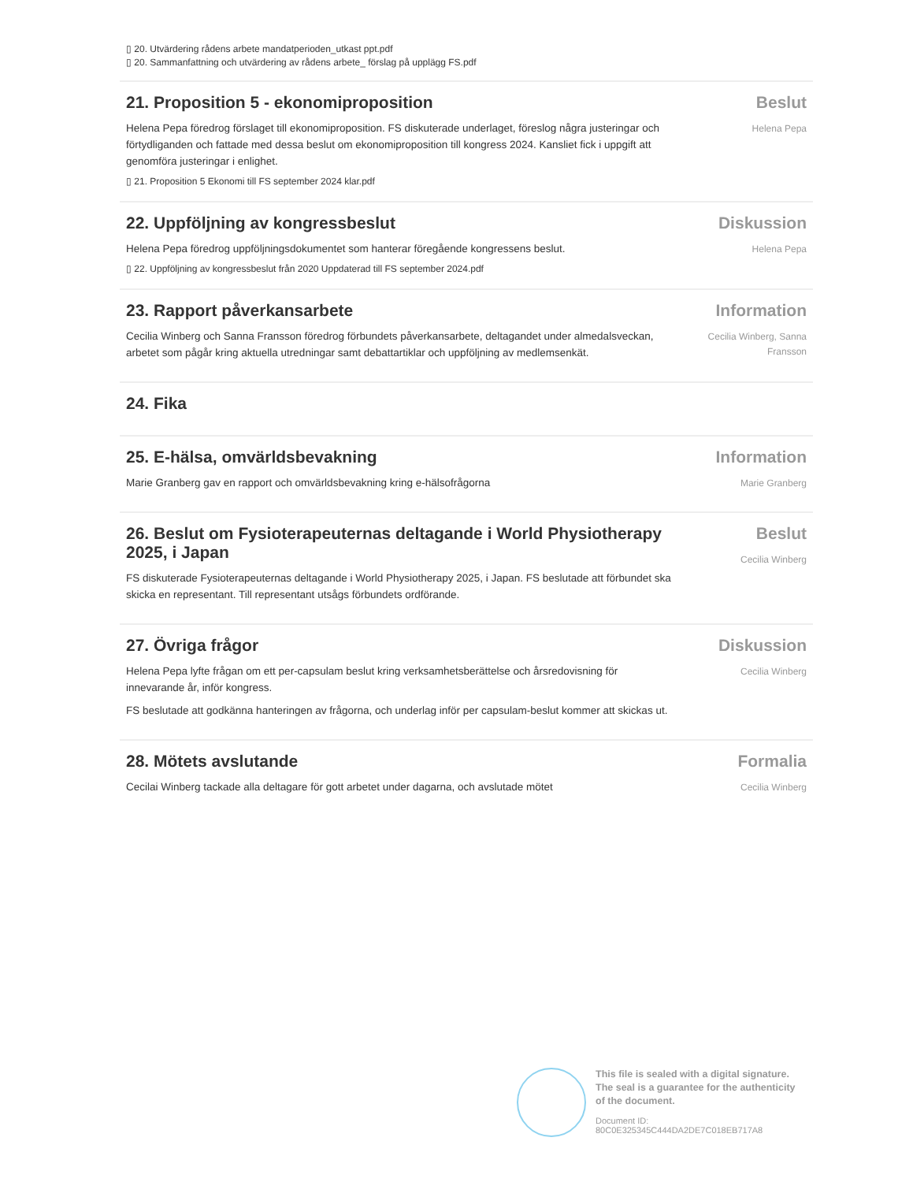▯ 20. Utvärdering rådens arbete mandatperioden_utkast ppt.pdf
▯ 20. Sammanfattning och utvärdering av rådens arbete_ förslag på upplägg FS.pdf
21. Proposition 5 - ekonomiproposition
Helena Pepa föredrog förslaget till ekonomiproposition. FS diskuterade underlaget, föreslog några justeringar och förtydliganden och fattade med dessa beslut om ekonomiproposition till kongress 2024. Kansliet fick i uppgift att genomföra justeringar i enlighet.
▯ 21. Proposition 5 Ekonomi till FS september 2024 klar.pdf
Beslut
Helena Pepa
22. Uppföljning av kongressbeslut
Helena Pepa föredrog uppföljningsdokumentet som hanterar föregående kongressens beslut.
▯ 22. Uppföljning av kongressbeslut från 2020 Uppdaterad till FS september 2024.pdf
Diskussion
Helena Pepa
23. Rapport påverkansarbete
Cecilia Winberg och Sanna Fransson föredrog förbundets påverkansarbete, deltagandet under almedalsveckan, arbetet som pågår kring aktuella utredningar samt debattartiklar och uppföljning av medlemsenkät.
Information
Cecilia Winberg, Sanna Fransson
24. Fika
25. E-hälsa, omvärldsbevakning
Marie Granberg gav en rapport och omvärldsbevakning kring e-hälsofrågorna
Information
Marie Granberg
26. Beslut om Fysioterapeuternas deltagande i World Physiotherapy 2025, i Japan
FS diskuterade Fysioterapeuternas deltagande i World Physiotherapy 2025, i Japan. FS beslutade att förbundet ska skicka en representant. Till representant utsågs förbundets ordförande.
Beslut
Cecilia Winberg
27. Övriga frågor
Helena Pepa lyfte frågan om ett per-capsulam beslut kring verksamhetsberättelse och årsredovisning för innevarande år, inför kongress.
FS beslutade att godkänna hanteringen av frågorna, och underlag inför per capsulam-beslut kommer att skickas ut.
Diskussion
Cecilia Winberg
28. Mötets avslutande
Cecilai Winberg tackade alla deltagare för gott arbetet under dagarna, och avslutade mötet
Formalia
Cecilia Winberg
This file is sealed with a digital signature.
The seal is a guarantee for the authenticity
of the document.
Document ID:
80C0E325345C444DA2DE7C018EB717A8